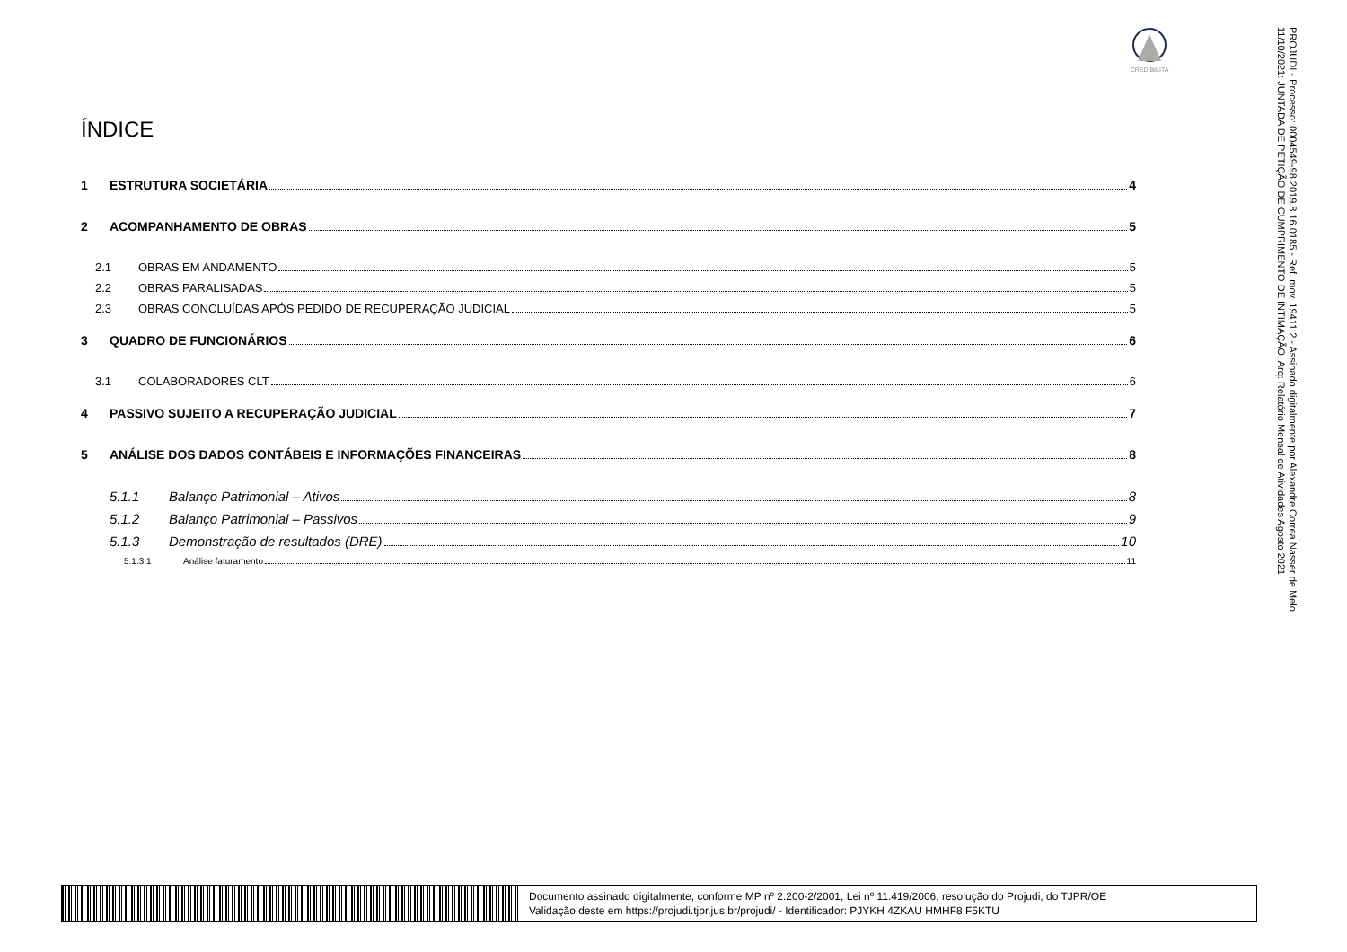CREDIBILITA
PROJUDI - Processo: 0004549-98.2019.8.16.0185 - Ref. mov. 19411.2 - Assinado digitalmente por Alexandre Correa Nasser de Melo
11/10/2021: JUNTADA DE PETIÇÃO DE CUMPRIMENTO DE INTIMAÇÃO. Arq: Relatório Mensal de Atividades Agosto 2021
ÍNDICE
1 ESTRUTURA SOCIETÁRIA 4
2 ACOMPANHAMENTO DE OBRAS 5
2.1 OBRAS EM ANDAMENTO 5
2.2 OBRAS PARALISADAS 5
2.3 OBRAS CONCLUÍDAS APÓS PEDIDO DE RECUPERAÇÃO JUDICIAL 5
3 QUADRO DE FUNCIONÁRIOS 6
3.1 COLABORADORES CLT 6
4 PASSIVO SUJEITO A RECUPERAÇÃO JUDICIAL 7
5 ANÁLISE DOS DADOS CONTÁBEIS E INFORMAÇÕES FINANCEIRAS 8
5.1.1 Balanço Patrimonial – Ativos 8
5.1.2 Balanço Patrimonial – Passivos 9
5.1.3 Demonstração de resultados (DRE) 10
5.1.3.1 Análise faturamento 11
Documento assinado digitalmente, conforme MP nº 2.200-2/2001, Lei nº 11.419/2006, resolução do Projudi, do TJPR/OE
Validação deste em https://projudi.tjpr.jus.br/projudi/ - Identificador: PJYKH 4ZKAU HMHF8 F5KTU